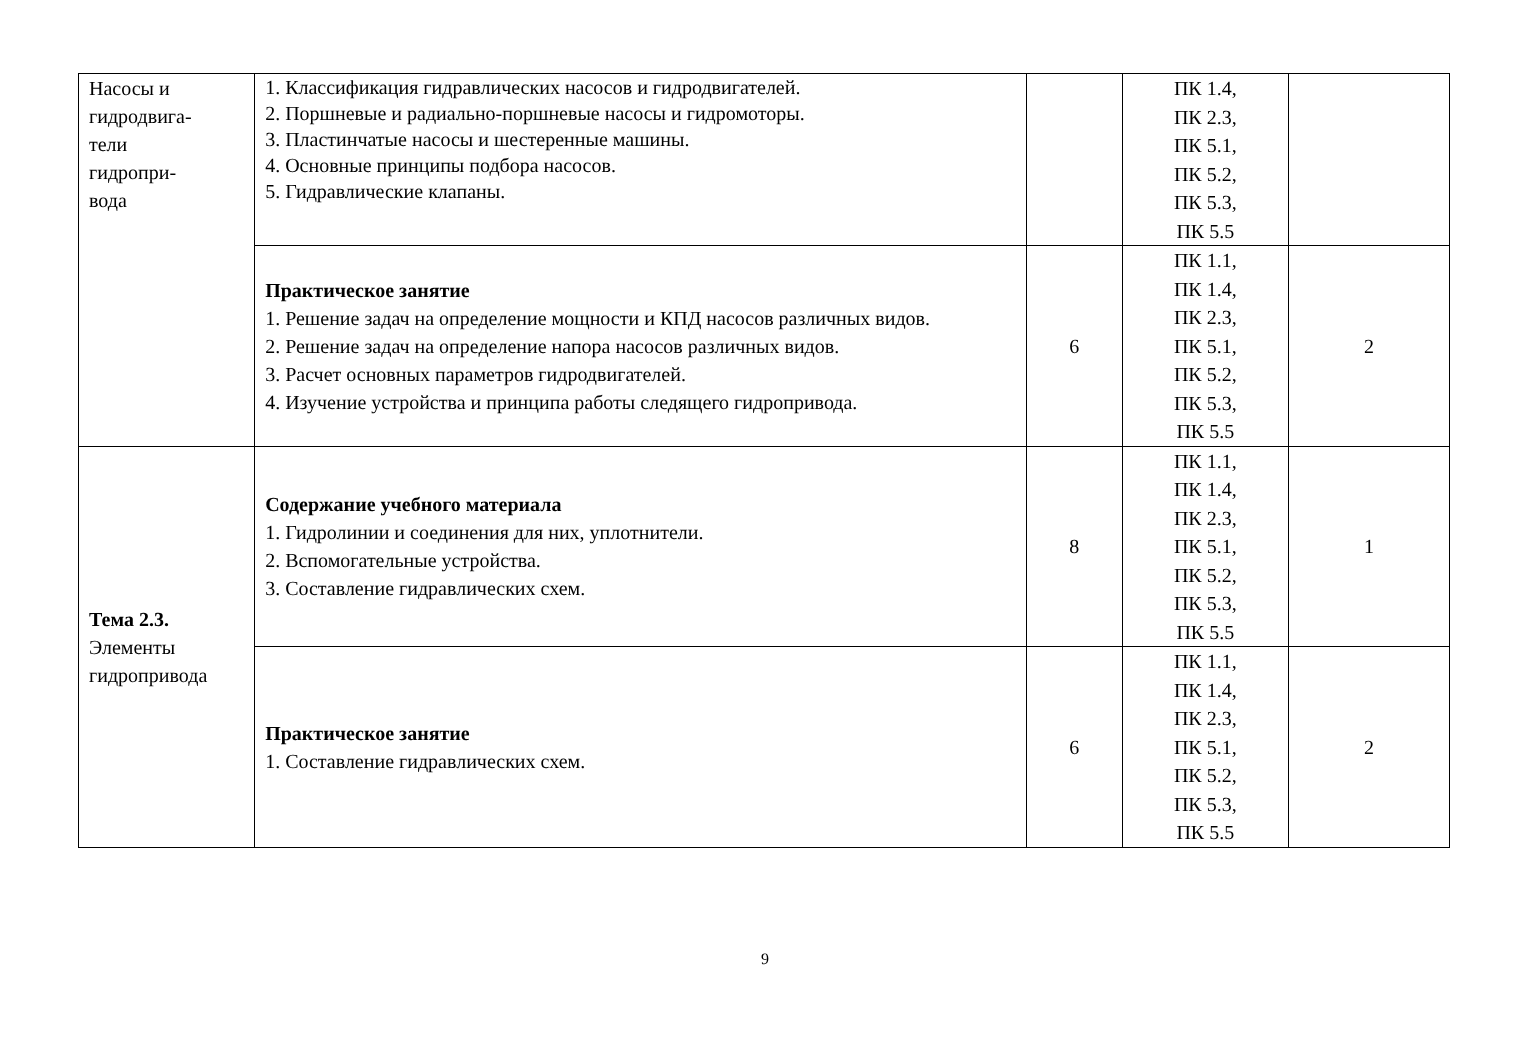| Насосы и гидродвига- тели гидропри- вода | 1. Классификация гидравлических насосов и гидродвигателей. 2. Поршневые и радиально-поршневые насосы и гидромоторы. 3. Пластинчатые насосы и шестеренные машины. 4. Основные принципы подбора насосов. 5. Гидравлические клапаны. | | ПК 1.4, ПК 2.3, ПК 5.1, ПК 5.2, ПК 5.3, ПК 5.5 | |
| | Практическое занятие 1. Решение задач на определение мощности и КПД насосов различных видов. 2. Решение задач на определение напора насосов различных видов. 3. Расчет основных параметров гидродвигателей. 4. Изучение устройства и принципа работы следящего гидропривода. | 6 | ПК 1.1, ПК 1.4, ПК 2.3, ПК 5.1, ПК 5.2, ПК 5.3, ПК 5.5 | 2 |
| Тема 2.3. Элементы гидропривода | Содержание учебного материала 1. Гидролинии и соединения для них, уплотнители. 2. Вспомогательные устройства. 3. Составление гидравлических схем. | 8 | ПК 1.1, ПК 1.4, ПК 2.3, ПК 5.1, ПК 5.2, ПК 5.3, ПК 5.5 | 1 |
| | Практическое занятие 1. Составление гидравлических схем. | 6 | ПК 1.1, ПК 1.4, ПК 2.3, ПК 5.1, ПК 5.2, ПК 5.3, ПК 5.5 | 2 |
9